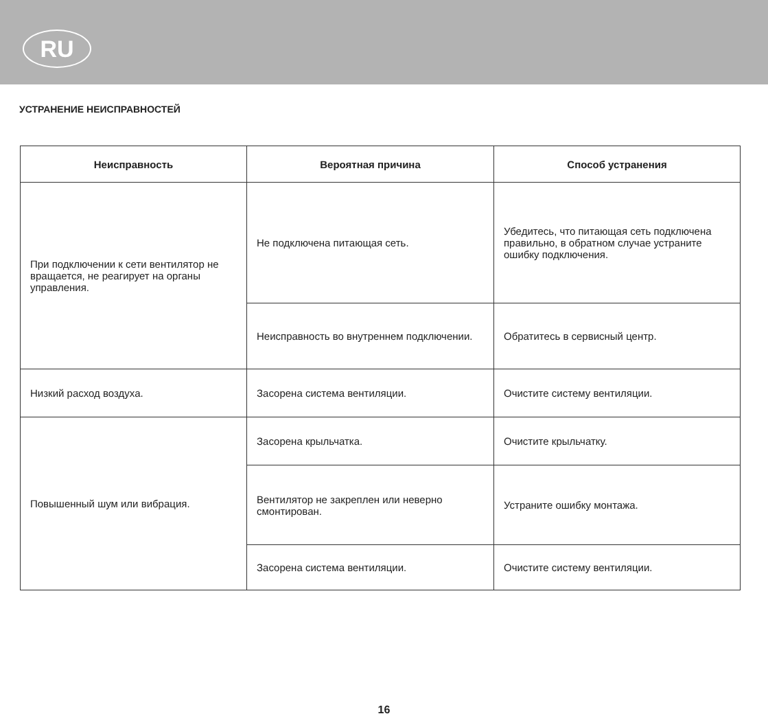RU
УСТРАНЕНИЕ НЕИСПРАВНОСТЕЙ
| Неисправность | Вероятная причина | Способ устранения |
| --- | --- | --- |
| При подключении к сети вентилятор не вращается, не реагирует на органы управления. | Не подключена питающая сеть. | Убедитесь, что питающая сеть подключена правильно, в обратном случае устраните ошибку подключения. |
| | Неисправность во внутреннем подключении. | Обратитесь в сервисный центр. |
| Низкий расход воздуха. | Засорена система вентиляции. | Очистите систему вентиляции. |
| Повышенный шум или вибрация. | Засорена крыльчатка. | Очистите крыльчатку. |
| | Вентилятор не закреплен или неверно смонтирован. | Устраните ошибку монтажа. |
| | Засорена система вентиляции. | Очистите систему вентиляции. |
16